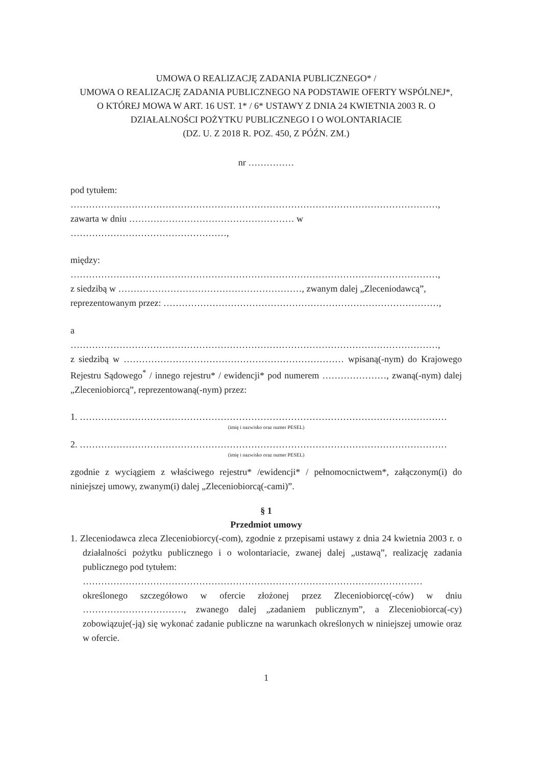UMOWA O REALIZACJĘ ZADANIA PUBLICZNEGO* /
UMOWA O REALIZACJĘ ZADANIA PUBLICZNEGO NA PODSTAWIE OFERTY WSPÓLNEJ*,
O KTÓREJ MOWA W ART. 16 UST. 1* / 6* USTAWY Z DNIA 24 KWIETNIA 2003 R. O DZIAŁALNOŚCI POŻYTKU PUBLICZNEGO I O WOLONTARIACIE
(DZ. U. Z 2018 R. POZ. 450, Z PÓŹN. ZM.)
nr ……………
pod tytułem:
…………………………………………………………………………………………………………,
zawarta w dniu ……………………………………………… w ……………………………………………,
między:
…………………………………………………………………………………………………………,
z siedzibą w ……………………………………………………, zwanym dalej „Zleceniodawcą”,
reprezentowanym przez: ………………………………………………………………………………,
a
…………………………………………………………………………………………………………,
z siedzibą w ……………………………………………………………… wpisaną(-nym) do Krajowego Rejestru Sądowego<sup>*</sup> / innego rejestru* / ewidencji* pod numerem …………………, zwaną(-nym) dalej „Zleceniobiorcą”, reprezentowaną(-nym) przez:
1. …………………………………………………………………………………………………………
(imię i nazwisko oraz numer PESEL)
2. …………………………………………………………………………………………………………
(imię i nazwisko oraz numer PESEL)
zgodnie z wyciągiem z właściwego rejestru* /ewidencji* / pełnomocnictwem*, załączonym(i) do niniejszej umowy, zwanym(i) dalej „Zleceniobiorcą(-cami)”.
§ 1
Przedmiot umowy
1. Zleceniodawca zleca Zleceniobiorcy(-com), zgodnie z przepisami ustawy z dnia 24 kwietnia 2003 r. o działalności pożytku publicznego i o wolontariacie, zwanej dalej „ustawą”, realizację zadania publicznego pod tytułem:
…………………………………………………………………………………………………
określonego szczegółowo w ofercie złożonej przez Zleceniobiorcę(-ców) w dniu ……………………………, zwanego dalej „zadaniem publicznym”, a Zleceniobiorca(-cy) zobowiązuje(-ją) się wykonać zadanie publiczne na warunkach określonych w niniejszej umowie oraz w ofercie.
1